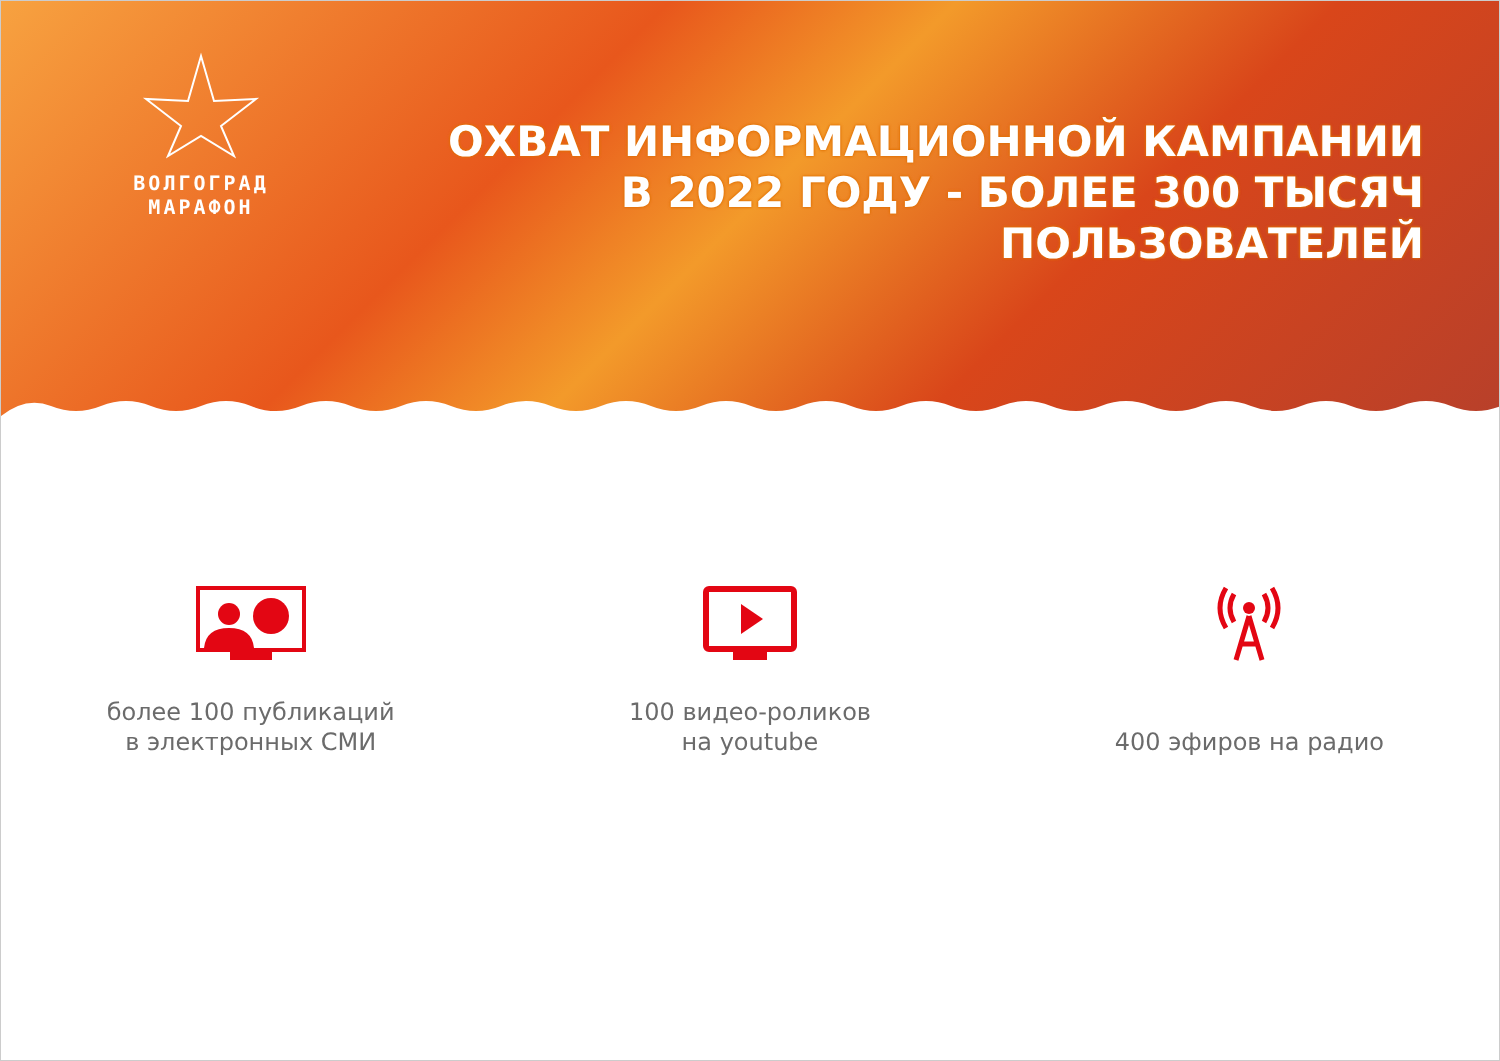ВОЛГОГРАД МАРАФОН
ОХВАТ ИНФОРМАЦИОННОЙ КАМПАНИИ
В 2022 ГОДУ - БОЛЕЕ 300 ТЫСЯЧ
ПОЛЬЗОВАТЕЛЕЙ
более 100 публикаций
в электронных СМИ
100 видео-роликов
на youtube
400 эфиров на радио